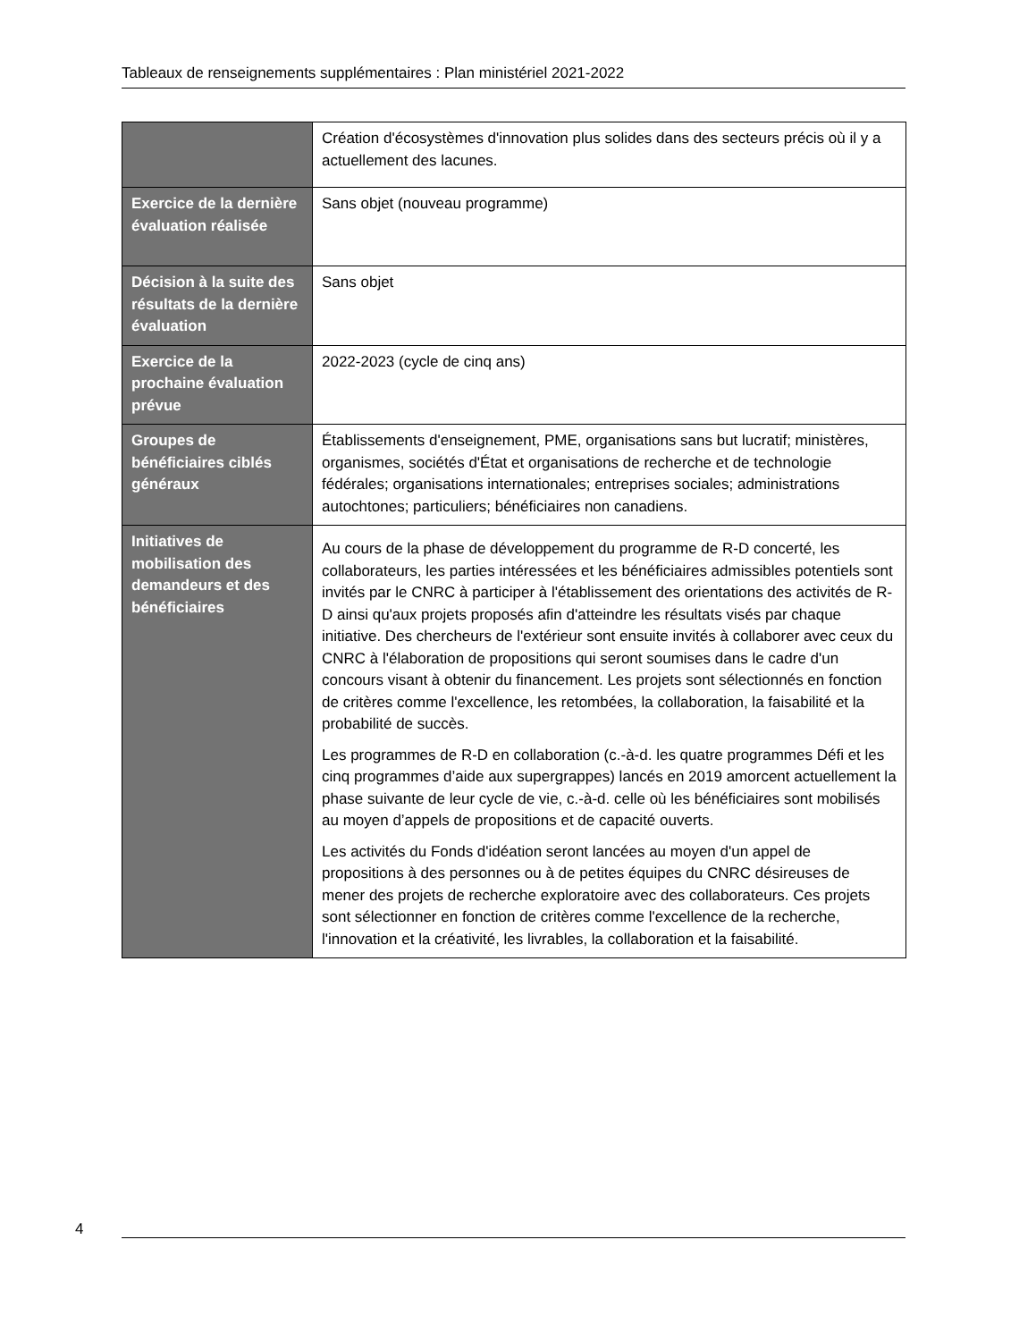Tableaux de renseignements supplémentaires : Plan ministériel 2021-2022
| | Création d'écosystèmes d'innovation plus solides dans des secteurs précis où il y a actuellement des lacunes. |
| Exercice de la dernière évaluation réalisée | Sans objet (nouveau programme) |
| Décision à la suite des résultats de la dernière évaluation | Sans objet |
| Exercice de la prochaine évaluation prévue | 2022-2023 (cycle de cinq ans) |
| Groupes de bénéficiaires ciblés généraux | Établissements d'enseignement, PME, organisations sans but lucratif; ministères, organismes, sociétés d'État et organisations de recherche et de technologie fédérales; organisations internationales; entreprises sociales; administrations autochtones; particuliers; bénéficiaires non canadiens. |
| Initiatives de mobilisation des demandeurs et des bénéficiaires | Au cours de la phase de développement du programme de R-D concerté, les collaborateurs, les parties intéressées et les bénéficiaires admissibles potentiels sont invités par le CNRC à participer à l'établissement des orientations des activités de R-D ainsi qu'aux projets proposés afin d'atteindre les résultats visés par chaque initiative. Des chercheurs de l'extérieur sont ensuite invités à collaborer avec ceux du CNRC à l'élaboration de propositions qui seront soumises dans le cadre d'un concours visant à obtenir du financement. Les projets sont sélectionnés en fonction de critères comme l'excellence, les retombées, la collaboration, la faisabilité et la probabilité de succès. Les programmes de R-D en collaboration (c.-à-d. les quatre programmes Défi et les cinq programmes d’aide aux supergrappes) lancés en 2019 amorcent actuellement la phase suivante de leur cycle de vie, c.-à-d. celle où les bénéficiaires sont mobilisés au moyen d’appels de propositions et de capacité ouverts. Les activités du Fonds d'idéation seront lancées au moyen d'un appel de propositions à des personnes ou à de petites équipes du CNRC désireuses de mener des projets de recherche exploratoire avec des collaborateurs. Ces projets sont sélectionner en fonction de critères comme l'excellence de la recherche, l'innovation et la créativité, les livrables, la collaboration et la faisabilité. |
4